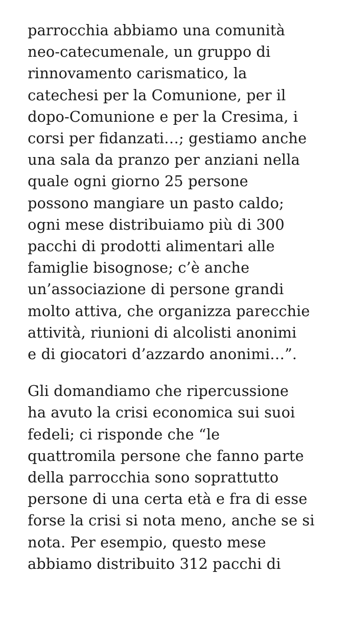parrocchia abbiamo una comunità
neo-catecumenale, un gruppo di
rinnovamento carismatico, la
catechesi per la Comunione, per il
dopo-Comunione e per la Cresima, i
corsi per fidanzati…; gestiamo anche
una sala da pranzo per anziani nella
quale ogni giorno 25 persone
possono mangiare un pasto caldo;
ogni mese distribuiamo più di 300
pacchi di prodotti alimentari alle
famiglie bisognose; c’è anche
un’associazione di persone grandi
molto attiva, che organizza parecchie
attività, riunioni di alcolisti anonimi
e di giocatori d’azzardo anonimi…”.
Gli domandiamo che ripercussione
ha avuto la crisi economica sui suoi
fedeli; ci risponde che “le
quattromila persone che fanno parte
della parrocchia sono soprattutto
persone di una certa età e fra di esse
forse la crisi si nota meno, anche se si
nota. Per esempio, questo mese
abbiamo distribuito 312 pacchi di